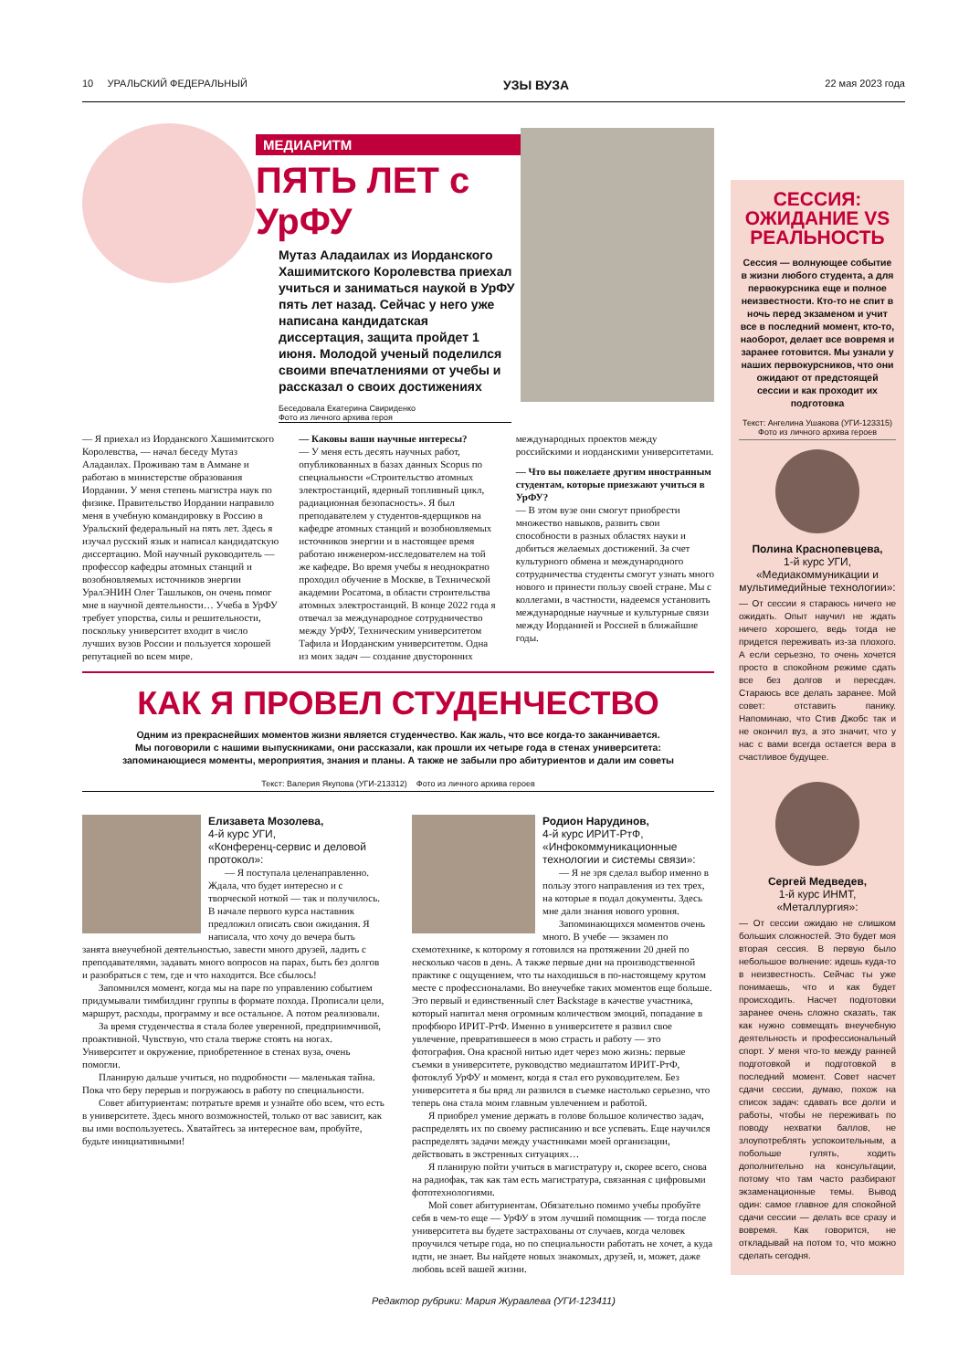10 УРАЛЬСКИЙ ФЕДЕРАЛЬНЫЙ УЗЫ ВУЗА 22 мая 2023 года
МЕДИАРИТМ
ПЯТЬ ЛЕТ с УрФУ
Мутаз Аладаилах из Иорданского Хашимитского Королевства приехал учиться и заниматься наукой в УрФУ пять лет назад. Сейчас у него уже написана кандидатская диссертация, защита пройдет 1 июня. Молодой ученый поделился своими впечатлениями от учебы и рассказал о своих достижениях
Беседовала Екатерина Свириденко
Фото из личного архива героя
— Я приехал из Иорданского Хашимитского Королевства, — начал беседу Мутаз Аладаилах. Проживаю там в Аммане и работаю в министерстве образования Иордании. У меня степень магистра наук по физике. Правительство Иордании направило меня в учебную командировку в Россию в Уральский федеральный на пять лет. Здесь я изучал русский язык и написал кандидатскую диссертацию. Мой научный руководитель — профессор кафедры атомных станций и возобновляемых источников энергии УралЭНИН Олег Ташлыков, он очень помог мне в научной деятельности… Учеба в УрФУ требует упорства, силы и решительности, поскольку университет входит в число лучших вузов России и пользуется хорошей репутацией во всем мире.
— Каковы ваши научные интересы?
— У меня есть десять научных работ, опубликованных в базах данных Scopus по специальности «Строительство атомных электростанций, ядерный топливный цикл, радиационная безопасность». Я был преподавателем у студентов-ядерщиков на кафедре атомных станций и возобновляемых источников энергии и в настоящее время работаю инженером-исследователем на той же кафедре. Во время учебы я неоднократно проходил обучение в Москве, в Технической академии Росатома, в области строительства атомных электростанций. В конце 2022 года я отвечал за международное сотрудничество между УрФУ, Техническим университетом Тафила и Иорданским университетом. Одна из моих задач — создание двусторонних международных проектов между российскими и иорданскими университетами.
— Что вы пожелаете другим иностранным студентам, которые приезжают учиться в УрФУ?
— В этом вузе они смогут приобрести множество навыков, развить свои способности в разных областях науки и добиться желаемых достижений. За счет культурного обмена и международного сотрудничества студенты смогут узнать много нового и принести пользу своей стране. Мы с коллегами, в частности, надеемся установить международные научные и культурные связи между Иорданией и Россией в ближайшие годы.
КАК Я ПРОВЕЛ СТУДЕНЧЕСТВО
Одним из прекраснейших моментов жизни является студенчество. Как жаль, что все когда-то заканчивается.
Мы поговорили с нашими выпускниками, они рассказали, как прошли их четыре года в стенах университета:
запоминающиеся моменты, мероприятия, знания и планы. А также не забыли про абитуриентов и дали им советы
Текст: Валерия Якупова (УГИ-213312) Фото из личного архива героев
Елизавета Мозолева,
4-й курс УГИ,
«Конференц-сервис и деловой протокол»:
— Я поступала целенаправленно. Ждала, что будет интересно и с творческой ноткой — так и получилось. В начале первого курса наставник предложил описать свои ожидания. Я написала, что хочу до вечера быть занята внеучебной деятельностью, завести много друзей, ладить с преподавателями, задавать много вопросов на парах, быть без долгов и разобраться с тем, где и что находится. Все сбылось!
Запомнился момент, когда мы на паре по управлению событием придумывали тимбилдинг группы в формате похода. Прописали цели, маршрут, расходы, программу и все остальное. А потом реализовали.
За время студенчества я стала более уверенной, предприимчивой, проактивной. Чувствую, что стала тверже стоять на ногах. Университет и окружение, приобретенное в стенах вуза, очень помогли.
Планирую дальше учиться, но подробности — маленькая тайна. Пока что беру перерыв и погружаюсь в работу по специальности.
Совет абитуриентам: потратьте время и узнайте обо всем, что есть в университете. Здесь много возможностей, только от вас зависит, как вы ими воспользуетесь. Хватайтесь за интересное вам, пробуйте, будьте инициативными!
Родион Нарудинов,
4-й курс ИРИТ-РтФ,
«Инфокоммуникационные технологии и системы связи»:
— Я не зря сделал выбор именно в пользу этого направления из тех трех, на которые я подал документы. Здесь мне дали знания нового уровня.
Запоминающихся моментов очень много. В учебе — экзамен по схемотехнике, к которому я готовился на протяжении 20 дней по несколько часов в день. А также первые дни на производственной практике с ощущением, что ты находишься в по-настоящему крутом месте с профессионалами. Во внеучебке таких моментов еще больше. Это первый и единственный слет Backstage в качестве участника, который напитал меня огромным количеством эмоций, попадание в профбюро ИРИТ-РтФ. Именно в университете я развил свое увлечение, превратившееся в мою страсть и работу — это фотография. Она красной нитью идет через мою жизнь: первые съемки в университете, руководство медиаштатом ИРИТ-РтФ, фотоклуб УрФУ и момент, когда я стал его руководителем. Без университета я бы вряд ли развился в съемке настолько серьезно, что теперь она стала моим главным увлечением и работой.
Я приобрел умение держать в голове большое количество задач, распределять их по своему расписанию и все успевать. Еще научился распределять задачи между участниками моей организации, действовать в экстренных ситуациях…
Я планирую пойти учиться в магистратуру и, скорее всего, снова на радиофак, так как там есть магистратура, связанная с цифровыми фототехнологиями.
Мой совет абитуриентам. Обязательно помимо учебы пробуйте себя в чем-то еще — УрФУ в этом лучший помощник — тогда после университета вы будете застрахованы от случаев, когда человек проучился четыре года, но по специальности работать не хочет, а куда идти, не знает. Вы найдете новых знакомых, друзей, и, может, даже любовь всей вашей жизни.
СЕССИЯ: ОЖИДАНИЕ VS РЕАЛЬНОСТЬ
Сессия — волнующее событие в жизни любого студента, а для первокурсника еще и полное неизвестности. Кто-то не спит в ночь перед экзаменом и учит все в последний момент, кто-то, наоборот, делает все вовремя и заранее готовится. Мы узнали у наших первокурсников, что они ожидают от предстоящей сессии и как проходит их подготовка
Текст: Ангелина Ушакова (УГИ-123315)
Фото из личного архива героев
Полина Краснопевцева,
1-й курс УГИ, «Медиакоммуникации и мультимедийные технологии»:
— От сессии я стараюсь ничего не ожидать. Опыт научил не ждать ничего хорошего, ведь тогда не придется переживать из-за плохого. А если серьезно, то очень хочется просто в спокойном режиме сдать все без долгов и пересдач. Стараюсь все делать заранее. Мой совет: отставить панику. Напоминаю, что Стив Джобс так и не окончил вуз, а это значит, что у нас с вами всегда остается вера в счастливое будущее.
Сергей Медведев,
1-й курс ИНМТ, «Металлургия»:
— От сессии ожидаю не слишком больших сложностей. Это будет моя вторая сессия. В первую было небольшое волнение: идешь куда-то в неизвестность. Сейчас ты уже понимаешь, что и как будет происходить. Насчет подготовки заранее очень сложно сказать, так как нужно совмещать внеучебную деятельность и профессиональный спорт. У меня что-то между ранней подготовкой и подготовкой в последний момент. Совет насчет сдачи сессии, думаю, похож на список задач: сдавать все долги и работы, чтобы не переживать по поводу нехватки баллов, не злоупотреблять успокоительным, а побольше гулять, ходить дополнительно на консультации, потому что там часто разбирают экзаменационные темы. Вывод один: самое главное для спокойной сдачи сессии — делать все сразу и вовремя. Как говорится, не откладывай на потом то, что можно сделать сегодня.
Редактор рубрики: Мария Журавлева (УГИ-123411)